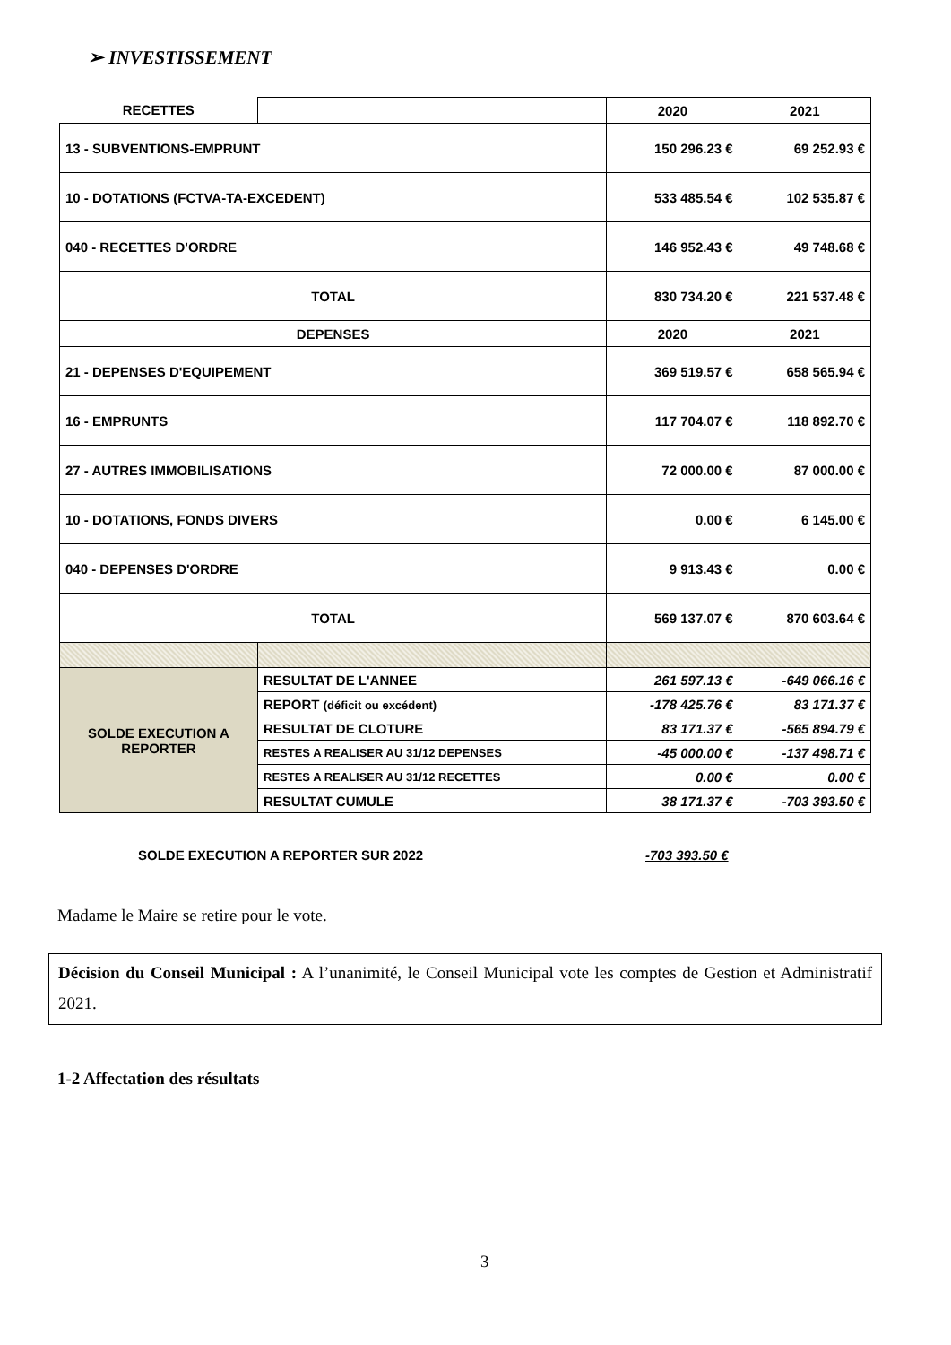➢ INVESTISSEMENT
| RECETTES | | 2020 | 2021 |
| --- | --- | --- | --- |
| 13 - SUBVENTIONS-EMPRUNT | | 150 296.23 € | 69 252.93 € |
| 10 - DOTATIONS (FCTVA-TA-EXCEDENT) | | 533 485.54 € | 102 535.87 € |
| 040 - RECETTES D'ORDRE | | 146 952.43 € | 49 748.68 € |
| TOTAL | | 830 734.20 € | 221 537.48 € |
| DEPENSES | | 2020 | 2021 |
| 21 - DEPENSES D'EQUIPEMENT | | 369 519.57 € | 658 565.94 € |
| 16 - EMPRUNTS | | 117 704.07 € | 118 892.70 € |
| 27 - AUTRES IMMOBILISATIONS | | 72 000.00 € | 87 000.00 € |
| 10 - DOTATIONS, FONDS DIVERS | | 0.00 € | 6 145.00 € |
| 040 - DEPENSES D'ORDRE | | 9 913.43 € | 0.00 € |
| TOTAL | | 569 137.07 € | 870 603.64 € |
| SOLDE EXECUTION A REPORTER | RESULTAT DE L'ANNEE | 261 597.13 € | -649 066.16 € |
| | REPORT (déficit ou excédent) | -178 425.76 € | 83 171.37 € |
| | RESULTAT DE CLOTURE | 83 171.37 € | -565 894.79 € |
| | RESTES A REALISER AU 31/12 DEPENSES | -45 000.00 € | -137 498.71 € |
| | RESTES A REALISER AU 31/12 RECETTES | 0.00 € | 0.00 € |
| | RESULTAT CUMULE | 38 171.37 € | -703 393.50 € |
SOLDE EXECUTION A REPORTER SUR 2022
-703 393.50 €
Madame le Maire se retire pour le vote.
Décision du Conseil Municipal : A l’unanimité, le Conseil Municipal vote les comptes de Gestion et Administratif 2021.
1-2 Affectation des résultats
3